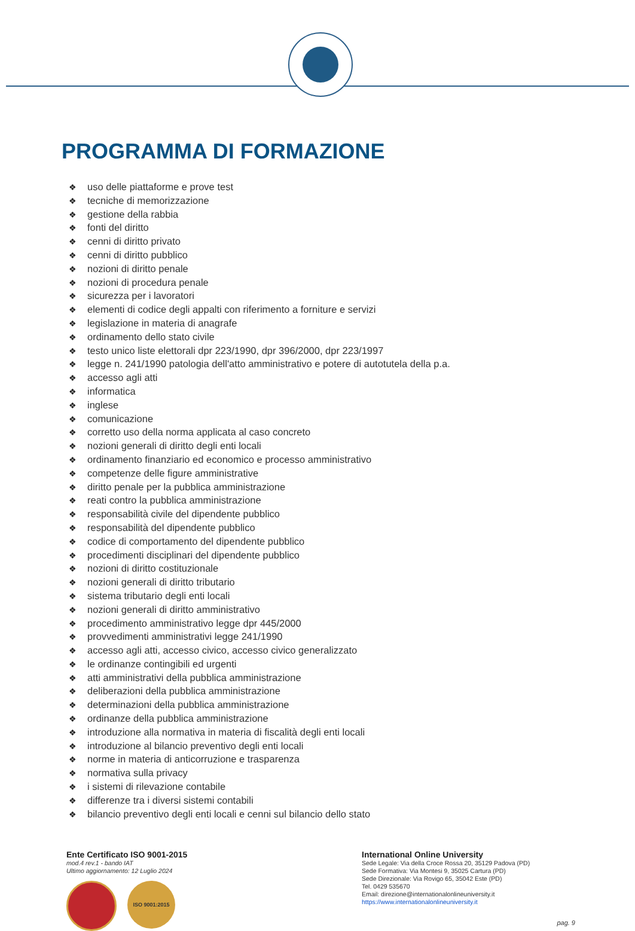PROGRAMMA DI FORMAZIONE
❖ uso delle piattaforme e prove test
❖ tecniche di memorizzazione
❖ gestione della rabbia
❖ fonti del diritto
❖ cenni di diritto privato
❖ cenni di diritto pubblico
❖ nozioni di diritto penale
❖ nozioni di procedura penale
❖ sicurezza per i lavoratori
❖ elementi di codice degli appalti con riferimento a forniture e servizi
❖ legislazione in materia di anagrafe
❖ ordinamento dello stato civile
❖ testo unico liste elettorali dpr 223/1990, dpr 396/2000, dpr 223/1997
❖ legge n. 241/1990 patologia dell'atto amministrativo e potere di autotutela della p.a.
❖ accesso agli atti
❖ informatica
❖ inglese
❖ comunicazione
❖ corretto uso della norma applicata al caso concreto
❖ nozioni generali di diritto degli enti locali
❖ ordinamento finanziario ed economico e processo amministrativo
❖ competenze delle figure amministrative
❖ diritto penale per la pubblica amministrazione
❖ reati contro la pubblica amministrazione
❖ responsabilità civile del dipendente pubblico
❖ responsabilità del dipendente pubblico
❖ codice di comportamento del dipendente pubblico
❖ procedimenti disciplinari del dipendente pubblico
❖ nozioni di diritto costituzionale
❖ nozioni generali di diritto tributario
❖ sistema tributario degli enti locali
❖ nozioni generali di diritto amministrativo
❖ procedimento amministrativo legge dpr 445/2000
❖ provvedimenti amministrativi legge 241/1990
❖ accesso agli atti, accesso civico, accesso civico generalizzato
❖ le ordinanze contingibili ed urgenti
❖ atti amministrativi della pubblica amministrazione
❖ deliberazioni della pubblica amministrazione
❖ determinazioni della pubblica amministrazione
❖ ordinanze della pubblica amministrazione
❖ introduzione alla normativa in materia di fiscalità degli enti locali
❖ introduzione al bilancio preventivo degli enti locali
❖ norme in materia di anticorruzione e trasparenza
❖ normativa sulla privacy
❖ i sistemi di rilevazione contabile
❖ differenze tra i diversi sistemi contabili
❖ bilancio preventivo degli enti locali e cenni sul bilancio dello stato
Ente Certificato ISO 9001-2015
mod.4 rev.1 - bando IAT
Ultimo aggiornamento: 12 Luglio 2024
ISO 9001:2015
International Online University
Sede Legale: Via della Croce Rossa 20, 35129 Padova (PD)
Sede Formativa: Via Montesi 9, 35025 Cartura (PD)
Sede Direzionale: Via Rovigo 65, 35042 Este (PD)
Tel. 0429 535670
Email: direzione@internationalonlineuniversity.it
https://www.internationalonlineuniversity.it
pag. 9